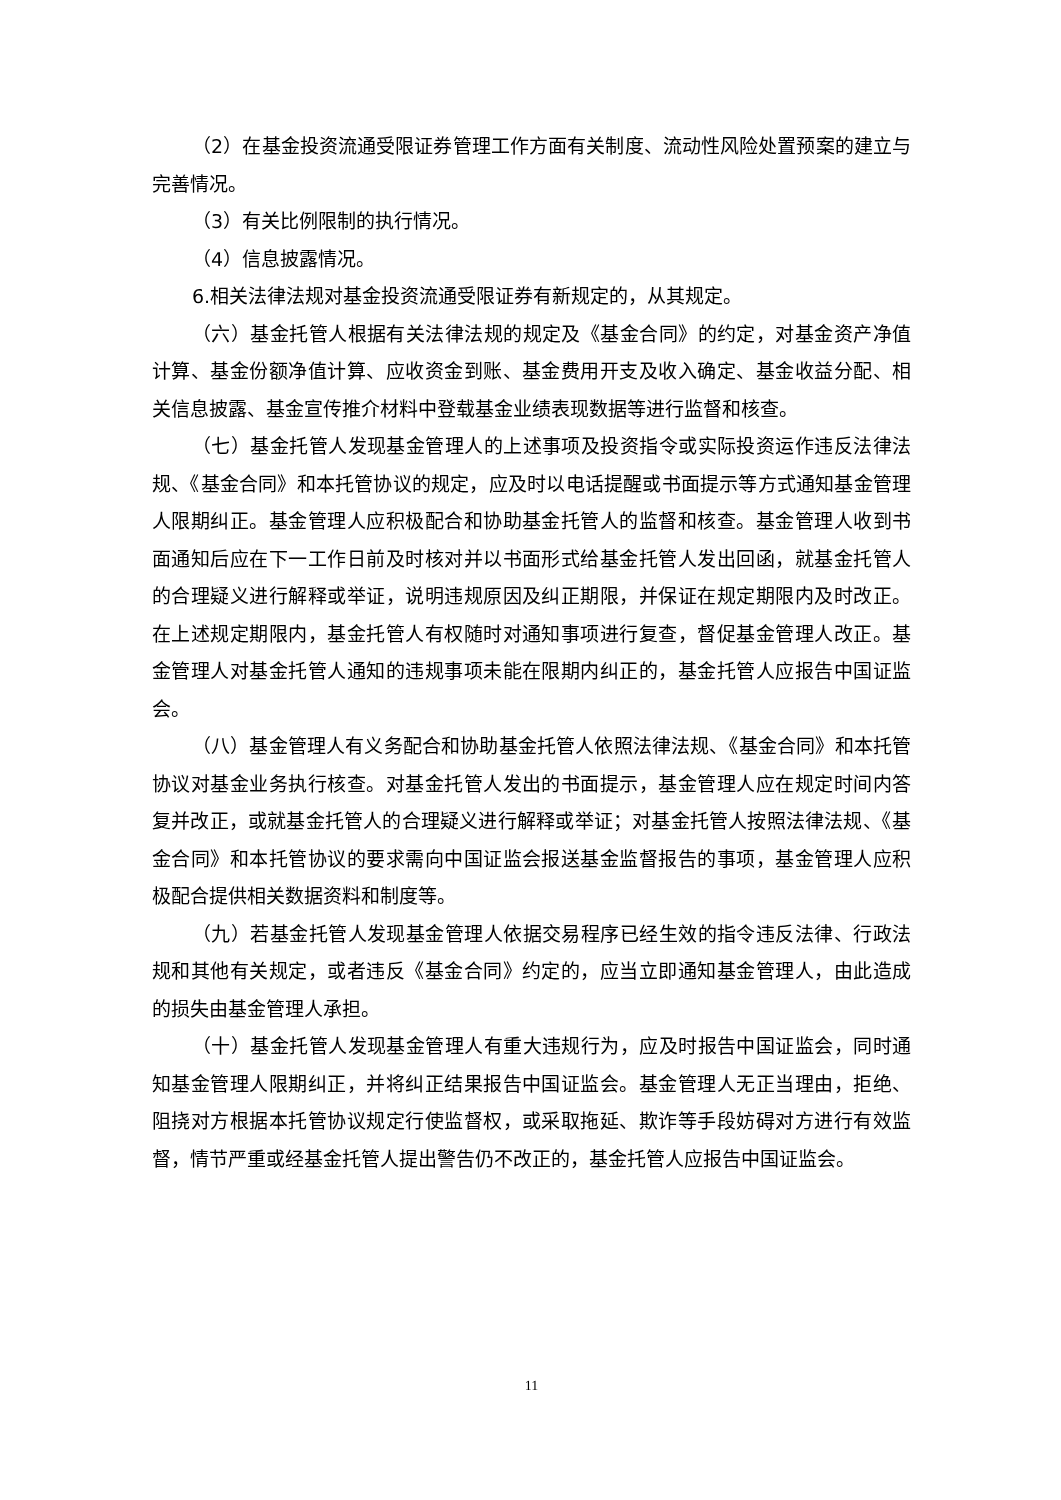（2）在基金投资流通受限证券管理工作方面有关制度、流动性风险处置预案的建立与完善情况。
（3）有关比例限制的执行情况。
（4）信息披露情况。
6.相关法律法规对基金投资流通受限证券有新规定的，从其规定。
（六）基金托管人根据有关法律法规的规定及《基金合同》的约定，对基金资产净值计算、基金份额净值计算、应收资金到账、基金费用开支及收入确定、基金收益分配、相关信息披露、基金宣传推介材料中登载基金业绩表现数据等进行监督和核查。
（七）基金托管人发现基金管理人的上述事项及投资指令或实际投资运作违反法律法规、《基金合同》和本托管协议的规定，应及时以电话提醒或书面提示等方式通知基金管理人限期纠正。基金管理人应积极配合和协助基金托管人的监督和核查。基金管理人收到书面通知后应在下一工作日前及时核对并以书面形式给基金托管人发出回函，就基金托管人的合理疑义进行解释或举证，说明违规原因及纠正期限，并保证在规定期限内及时改正。在上述规定期限内，基金托管人有权随时对通知事项进行复查，督促基金管理人改正。基金管理人对基金托管人通知的违规事项未能在限期内纠正的，基金托管人应报告中国证监会。
（八）基金管理人有义务配合和协助基金托管人依照法律法规、《基金合同》和本托管协议对基金业务执行核查。对基金托管人发出的书面提示，基金管理人应在规定时间内答复并改正，或就基金托管人的合理疑义进行解释或举证；对基金托管人按照法律法规、《基金合同》和本托管协议的要求需向中国证监会报送基金监督报告的事项，基金管理人应积极配合提供相关数据资料和制度等。
（九）若基金托管人发现基金管理人依据交易程序已经生效的指令违反法律、行政法规和其他有关规定，或者违反《基金合同》约定的，应当立即通知基金管理人，由此造成的损失由基金管理人承担。
（十）基金托管人发现基金管理人有重大违规行为，应及时报告中国证监会，同时通知基金管理人限期纠正，并将纠正结果报告中国证监会。基金管理人无正当理由，拒绝、阻挠对方根据本托管协议规定行使监督权，或采取拖延、欺诈等手段妨碍对方进行有效监督，情节严重或经基金托管人提出警告仍不改正的，基金托管人应报告中国证监会。
11